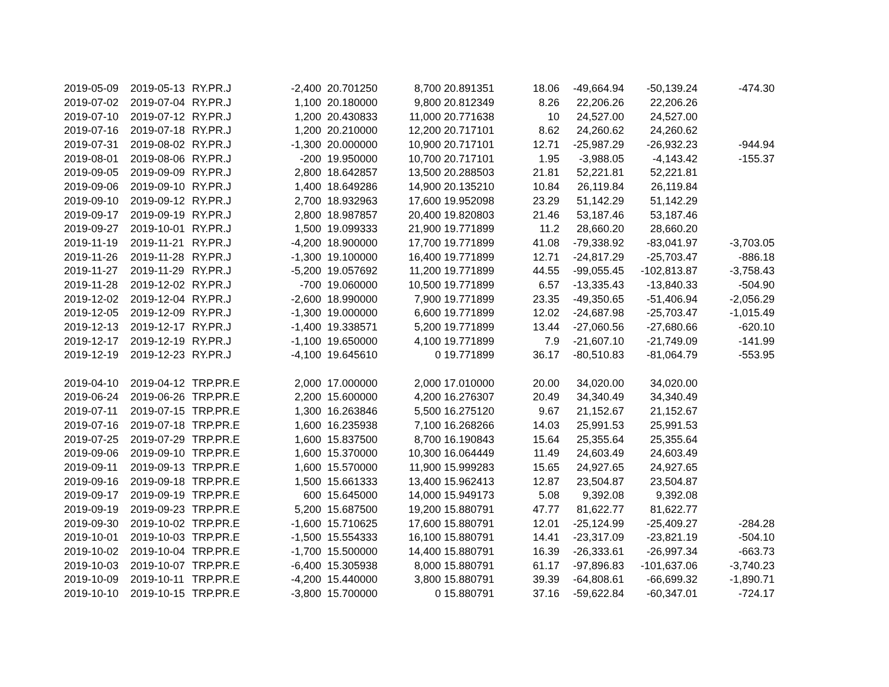| 2019-05-09 | 2019-05-13 | RY.PR.J | -2,400 | 20.701250 | 8,700 | 20.891351 | 18.06 | -49,664.94 | -50,139.24 | -474.30 |
| 2019-07-02 | 2019-07-04 | RY.PR.J | 1,100 | 20.180000 | 9,800 | 20.812349 | 8.26 | 22,206.26 | 22,206.26 | |
| 2019-07-10 | 2019-07-12 | RY.PR.J | 1,200 | 20.430833 | 11,000 | 20.771638 | 10 | 24,527.00 | 24,527.00 | |
| 2019-07-16 | 2019-07-18 | RY.PR.J | 1,200 | 20.210000 | 12,200 | 20.717101 | 8.62 | 24,260.62 | 24,260.62 | |
| 2019-07-31 | 2019-08-02 | RY.PR.J | -1,300 | 20.000000 | 10,900 | 20.717101 | 12.71 | -25,987.29 | -26,932.23 | -944.94 |
| 2019-08-01 | 2019-08-06 | RY.PR.J | -200 | 19.950000 | 10,700 | 20.717101 | 1.95 | -3,988.05 | -4,143.42 | -155.37 |
| 2019-09-05 | 2019-09-09 | RY.PR.J | 2,800 | 18.642857 | 13,500 | 20.288503 | 21.81 | 52,221.81 | 52,221.81 | |
| 2019-09-06 | 2019-09-10 | RY.PR.J | 1,400 | 18.649286 | 14,900 | 20.135210 | 10.84 | 26,119.84 | 26,119.84 | |
| 2019-09-10 | 2019-09-12 | RY.PR.J | 2,700 | 18.932963 | 17,600 | 19.952098 | 23.29 | 51,142.29 | 51,142.29 | |
| 2019-09-17 | 2019-09-19 | RY.PR.J | 2,800 | 18.987857 | 20,400 | 19.820803 | 21.46 | 53,187.46 | 53,187.46 | |
| 2019-09-27 | 2019-10-01 | RY.PR.J | 1,500 | 19.099333 | 21,900 | 19.771899 | 11.2 | 28,660.20 | 28,660.20 | |
| 2019-11-19 | 2019-11-21 | RY.PR.J | -4,200 | 18.900000 | 17,700 | 19.771899 | 41.08 | -79,338.92 | -83,041.97 | -3,703.05 |
| 2019-11-26 | 2019-11-28 | RY.PR.J | -1,300 | 19.100000 | 16,400 | 19.771899 | 12.71 | -24,817.29 | -25,703.47 | -886.18 |
| 2019-11-27 | 2019-11-29 | RY.PR.J | -5,200 | 19.057692 | 11,200 | 19.771899 | 44.55 | -99,055.45 | -102,813.87 | -3,758.43 |
| 2019-11-28 | 2019-12-02 | RY.PR.J | -700 | 19.060000 | 10,500 | 19.771899 | 6.57 | -13,335.43 | -13,840.33 | -504.90 |
| 2019-12-02 | 2019-12-04 | RY.PR.J | -2,600 | 18.990000 | 7,900 | 19.771899 | 23.35 | -49,350.65 | -51,406.94 | -2,056.29 |
| 2019-12-05 | 2019-12-09 | RY.PR.J | -1,300 | 19.000000 | 6,600 | 19.771899 | 12.02 | -24,687.98 | -25,703.47 | -1,015.49 |
| 2019-12-13 | 2019-12-17 | RY.PR.J | -1,400 | 19.338571 | 5,200 | 19.771899 | 13.44 | -27,060.56 | -27,680.66 | -620.10 |
| 2019-12-17 | 2019-12-19 | RY.PR.J | -1,100 | 19.650000 | 4,100 | 19.771899 | 7.9 | -21,607.10 | -21,749.09 | -141.99 |
| 2019-12-19 | 2019-12-23 | RY.PR.J | -4,100 | 19.645610 | 0 | 19.771899 | 36.17 | -80,510.83 | -81,064.79 | -553.95 |
| 2019-04-10 | 2019-04-12 | TRP.PR.E | 2,000 | 17.000000 | 2,000 | 17.010000 | 20.00 | 34,020.00 | 34,020.00 | |
| 2019-06-24 | 2019-06-26 | TRP.PR.E | 2,200 | 15.600000 | 4,200 | 16.276307 | 20.49 | 34,340.49 | 34,340.49 | |
| 2019-07-11 | 2019-07-15 | TRP.PR.E | 1,300 | 16.263846 | 5,500 | 16.275120 | 9.67 | 21,152.67 | 21,152.67 | |
| 2019-07-16 | 2019-07-18 | TRP.PR.E | 1,600 | 16.235938 | 7,100 | 16.268266 | 14.03 | 25,991.53 | 25,991.53 | |
| 2019-07-25 | 2019-07-29 | TRP.PR.E | 1,600 | 15.837500 | 8,700 | 16.190843 | 15.64 | 25,355.64 | 25,355.64 | |
| 2019-09-06 | 2019-09-10 | TRP.PR.E | 1,600 | 15.370000 | 10,300 | 16.064449 | 11.49 | 24,603.49 | 24,603.49 | |
| 2019-09-11 | 2019-09-13 | TRP.PR.E | 1,600 | 15.570000 | 11,900 | 15.999283 | 15.65 | 24,927.65 | 24,927.65 | |
| 2019-09-16 | 2019-09-18 | TRP.PR.E | 1,500 | 15.661333 | 13,400 | 15.962413 | 12.87 | 23,504.87 | 23,504.87 | |
| 2019-09-17 | 2019-09-19 | TRP.PR.E | 600 | 15.645000 | 14,000 | 15.949173 | 5.08 | 9,392.08 | 9,392.08 | |
| 2019-09-19 | 2019-09-23 | TRP.PR.E | 5,200 | 15.687500 | 19,200 | 15.880791 | 47.77 | 81,622.77 | 81,622.77 | |
| 2019-09-30 | 2019-10-02 | TRP.PR.E | -1,600 | 15.710625 | 17,600 | 15.880791 | 12.01 | -25,124.99 | -25,409.27 | -284.28 |
| 2019-10-01 | 2019-10-03 | TRP.PR.E | -1,500 | 15.554333 | 16,100 | 15.880791 | 14.41 | -23,317.09 | -23,821.19 | -504.10 |
| 2019-10-02 | 2019-10-04 | TRP.PR.E | -1,700 | 15.500000 | 14,400 | 15.880791 | 16.39 | -26,333.61 | -26,997.34 | -663.73 |
| 2019-10-03 | 2019-10-07 | TRP.PR.E | -6,400 | 15.305938 | 8,000 | 15.880791 | 61.17 | -97,896.83 | -101,637.06 | -3,740.23 |
| 2019-10-09 | 2019-10-11 | TRP.PR.E | -4,200 | 15.440000 | 3,800 | 15.880791 | 39.39 | -64,808.61 | -66,699.32 | -1,890.71 |
| 2019-10-10 | 2019-10-15 | TRP.PR.E | -3,800 | 15.700000 | 0 | 15.880791 | 37.16 | -59,622.84 | -60,347.01 | -724.17 |